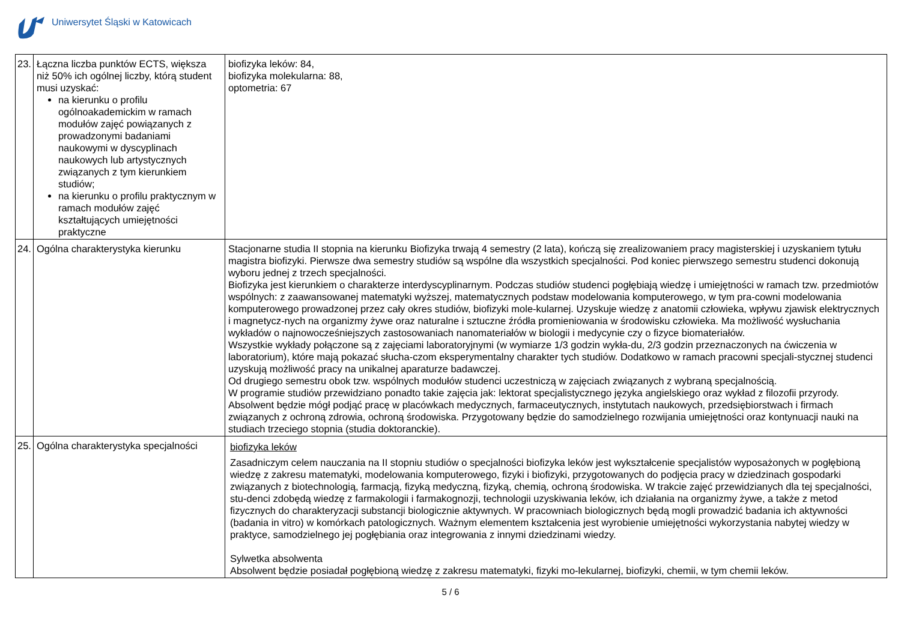Uniwersytet Śląski w Katowicach
| 23. | Łączna liczba punktów ECTS, większa niż 50% ich ogólnej liczby, którą student musi uzyskać: na kierunku o profilu ogólnoakademickim w ramach modułów zajęć powiązanych z prowadzonymi badaniami naukowymi w dyscyplinach naukowych lub artystycznych związanych z tym kierunkiem studiów; na kierunku o profilu praktycznym w ramach modułów zajęć kształtujących umiejętności praktyczne | biofizyka leków: 84, biofizyka molekularna: 88, optometria: 67 |
| 24. | Ogólna charakterystyka kierunku | Stacjonarne studia II stopnia na kierunku Biofizyka trwają 4 semestry (2 lata), kończą się zrealizowaniem pracy magisterskiej i uzyskaniem tytułu magistra biofizyki. Pierwsze dwa semestry studiów są wspólne dla wszystkich specjalności. Pod koniec pierwszego semestru studenci dokonują wyboru jednej z trzech specjalności. Biofizyka jest kierunkiem o charakterze interdyscyplinarnym. Podczas studiów studenci pogłębiają wiedzę i umiejętności w ramach tzw. przedmiotów wspólnych: z zaawansowanej matematyki wyższej, matematycznych podstaw modelowania komputerowego, w tym pra-cowni modelowania komputerowego prowadzonej przez cały okres studiów, biofizyki mole-kularnej. Uzyskuje wiedzę z anatomii człowieka, wpływu zjawisk elektrycznych i magnetycz-nych na organizmy żywe oraz naturalne i sztuczne źródła promieniowania w środowisku człowieka. Ma możliwość wysłuchania wykładów o najnowocześniejszych zastosowaniach nanomateriałów w biologii i medycynie czy o fizyce biomateriałów. Wszystkie wykłady połączone są z zajęciami laboratoryjnymi (w wymiarze 1/3 godzin wykła-du, 2/3 godzin przeznaczonych na ćwiczenia w laboratorium), które mają pokazać słucha-czom eksperymentalny charakter tych studiów. Dodatkowo w ramach pracowni specjali-stycznej studenci uzyskują możliwość pracy na unikalnej aparaturze badawczej. Od drugiego semestru obok tzw. wspólnych modułów studenci uczestniczą w zajęciach związanych z wybraną specjalnością. W programie studiów przewidziano ponadto takie zajęcia jak: lektorat specjalistycznego języka angielskiego oraz wykład z filozofii przyrody. Absolwent będzie mógł podjąć pracę w placówkach medycznych, farmaceutycznych, instytutach naukowych, przedsiębiorstwach i firmach związanych z ochroną zdrowia, ochroną środowiska. Przygotowany będzie do samodzielnego rozwijania umiejętności oraz kontynuacji nauki na studiach trzeciego stopnia (studia doktoranckie). |
| 25. | Ogólna charakterystyka specjalności | biofizyka leków Zasadniczym celem nauczania na II stopniu studiów o specjalności biofizyka leków jest wykształcenie specjalistów wyposażonych w pogłębioną wiedzę z zakresu matematyki, modelowania komputerowego, fizyki i biofizyki, przygotowanych do podjęcia pracy w dziedzinach gospodarki związanych z biotechnologią, farmacją, fizyką medyczną, fizyką, chemią, ochroną środowiska. W trakcie zajęć przewidzianych dla tej specjalności, stu-denci zdobędą wiedzę z farmakologii i farmakognozji, technologii uzyskiwania leków, ich działania na organizmy żywe, a także z metod fizycznych do charakteryzacji substancji biologicznie aktywnych. W pracowniach biologicznych będą mogli prowadzić badania ich aktywności (badania in vitro) w komórkach patologicznych. Ważnym elementem kształcenia jest wyrobienie umiejętności wykorzystania nabytej wiedzy w praktyce, samodzielnego jej pogłębiania oraz integrowania z innymi dziedzinami wiedzy. Sylwetka absolwenta Absolwent będzie posiadał pogłębioną wiedzę z zakresu matematyki, fizyki mo-lekularnej, biofizyki, chemii, w tym chemii leków. |
5 / 6